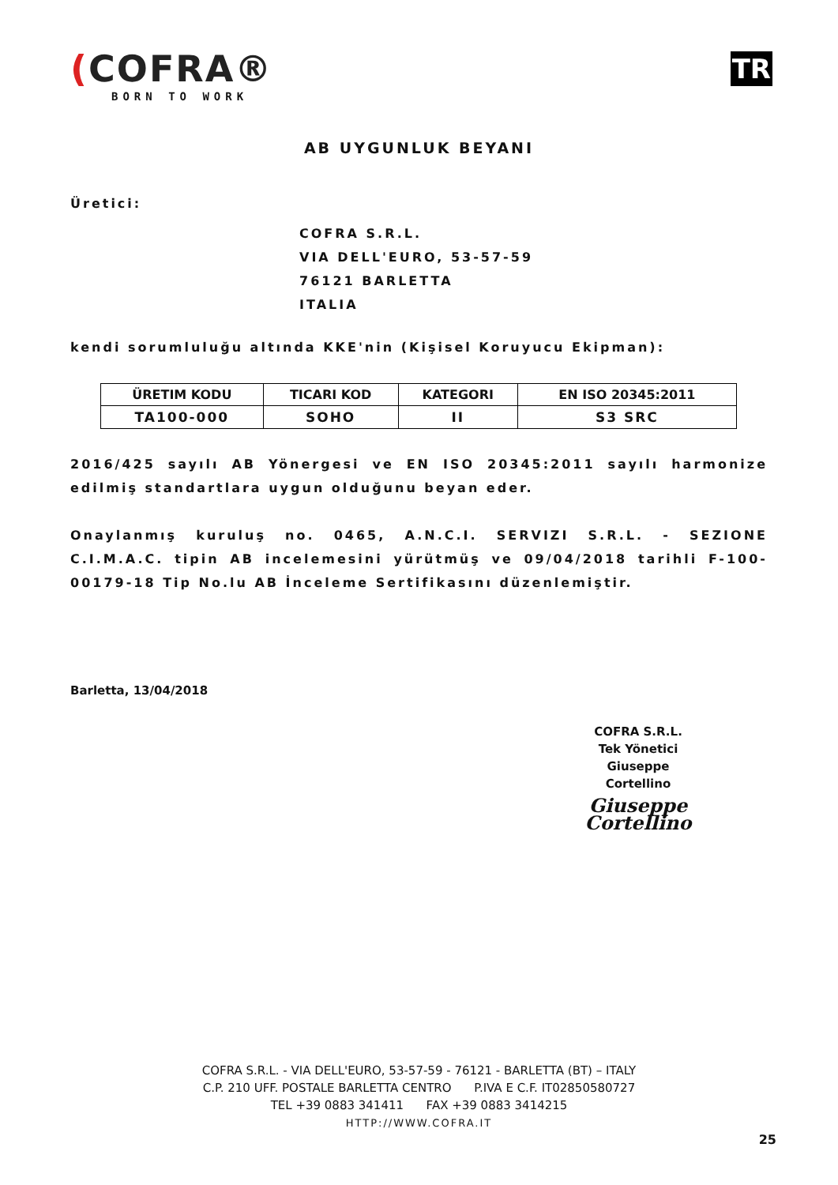(COFRA®
BORN TO WORK
TR
AB UYGUNLUK BEYANI
Üretici:
COFRA S.R.L.
VIA DELL'EURO, 53-57-59
76121 BARLETTA
ITALIA
kendi sorumluluğu altında KKE'nin (Kişisel Koruyucu Ekipman):
| ÜRETIM KODU | TICARI KOD | KATEGORI | EN ISO 20345:2011 |
| --- | --- | --- | --- |
| TA100-000 | SOHO | II | S3 SRC |
2016/425 sayılı AB Yönergesi ve EN ISO 20345:2011 sayılı harmonize edilmiş standartlara uygun olduğunu beyan eder.
Onaylanmış kuruluş no. 0465, A.N.C.I. SERVIZI S.R.L. - SEZIONE C.I.M.A.C. tipin AB incelemesini yürütmüş ve 09/04/2018 tarihli F-100-00179-18 Tip No.lu AB İnceleme Sertifikasını düzenlemiştir.
Barletta, 13/04/2018
COFRA S.R.L.
Tek Yönetici
Giuseppe Cortellino
Giuseppe Cortellino
COFRA S.R.L. - VIA DELL'EURO, 53-57-59 - 76121 - BARLETTA (BT) – ITALY
C.P. 210 UFF. POSTALE BARLETTA CENTRO P.IVA E C.F. IT02850580727
TEL +39 0883 341411 FAX +39 0883 3414215
HTTP://WWW.COFRA.IT
25